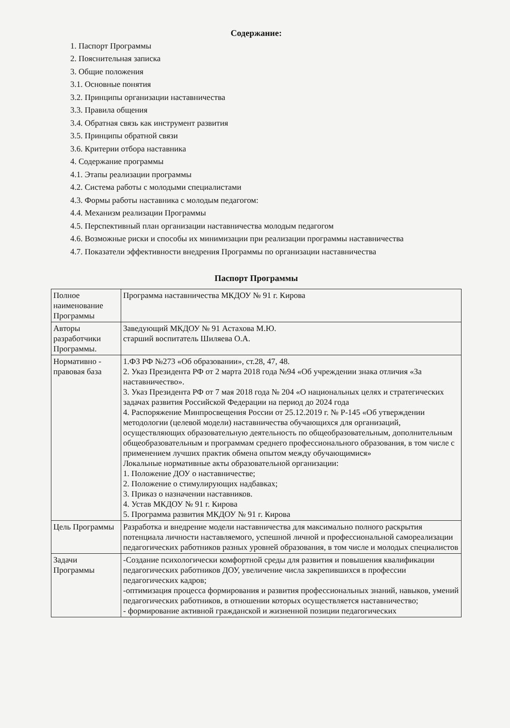Содержание:
1. Паспорт Программы
2. Пояснительная записка
3. Общие положения
3.1. Основные понятия
3.2. Принципы организации наставничества
3.3. Правила общения
3.4. Обратная связь как инструмент развития
3.5. Принципы обратной связи
3.6. Критерии отбора наставника
4. Содержание программы
4.1. Этапы реализации программы
4.2. Система работы с молодыми специалистами
4.3. Формы работы наставника с молодым педагогом:
4.4. Механизм реализации Программы
4.5. Перспективный план организации наставничества молодым педагогом
4.6. Возможные риски и способы их минимизации при реализации программы наставничества
4.7. Показатели эффективности внедрения Программы по организации наставничества
Паспорт Программы
| Полное наименование Программы | Программа наставничества МКДОУ № 91 г. Кирова |
| Авторы разработчики Программы. | Заведующий МКДОУ № 91 Астахова М.Ю. старший воспитатель Шиляева О.А. |
| Нормативно - правовая база | 1.ФЗ РФ №273 «Об образовании», ст.28, 47, 48. 2. Указ Президента РФ от 2 марта 2018 года №94 «Об учреждении знака отличия «За наставничество». 3. Указ Президента РФ от 7 мая 2018 года № 204 «О национальных целях и стратегических задачах развития Российской Федерации на период до 2024 года 4. Распоряжение Минпросвещения России от 25.12.2019 г. № Р-145 «Об утверждении методологии (целевой модели) наставничества обучающихся для организаций, осуществляющих образовательную деятельность по общеобразовательным, дополнительным общеобразовательным и программам среднего профессионального образования, в том числе с применением лучших практик обмена опытом между обучающимися» Локальные нормативные акты образовательной организации: 1. Положение ДОУ о наставничестве; 2. Положение о стимулирующих надбавках; 3. Приказ о назначении наставников. 4. Устав МКДОУ № 91 г. Кирова 5. Программа развития МКДОУ № 91 г. Кирова |
| Цель Программы | Разработка и внедрение модели наставничества для максимально полного раскрытия потенциала личности наставляемого, успешной личной и профессиональной самореализации педагогических работников разных уровней образования, в том числе и молодых специалистов |
| Задачи Программы | -Создание психологически комфортной среды для развития и повышения квалификации педагогических работников ДОУ, увеличение числа закрепившихся в профессии педагогических кадров; -оптимизация процесса формирования и развития профессиональных знаний, навыков, умений педагогических работников, в отношении которых осуществляется наставничество; - формирование активной гражданской и жизненной позиции педагогических |